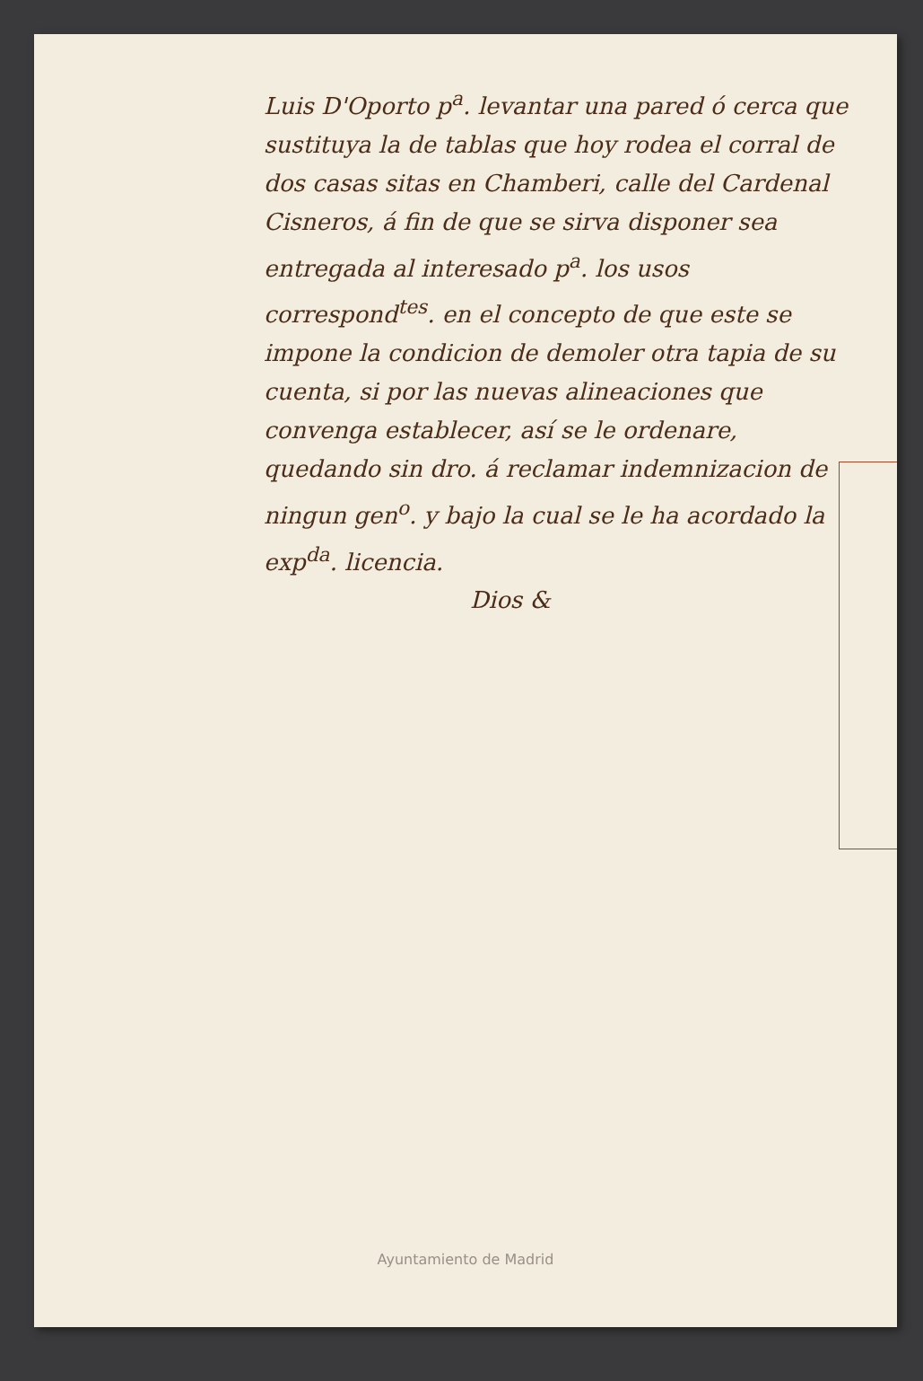Luis D'Oporto p<sup>a</sup>. levantar una pared ó cerca que sustituya la de tablas que hoy rodea el corral de dos casas sitas en Chamberi, calle del Cardenal Cisneros, á fin de que se sirva disponer sea entregada al interesado p<sup>a</sup>. los usos correspond<sup>tes</sup>. en el concepto de que este se impone la condicion de demoler otra tapia de su cuenta, si por las nuevas alineaciones que convenga establecer, así se le ordenare, quedando sin dro. á reclamar indemnizacion de ningun gen<sup>o</sup>. y bajo la cual se le ha acordado la exp<sup>da</sup>. licencia.
Dios &
Ayuntamiento de Madrid